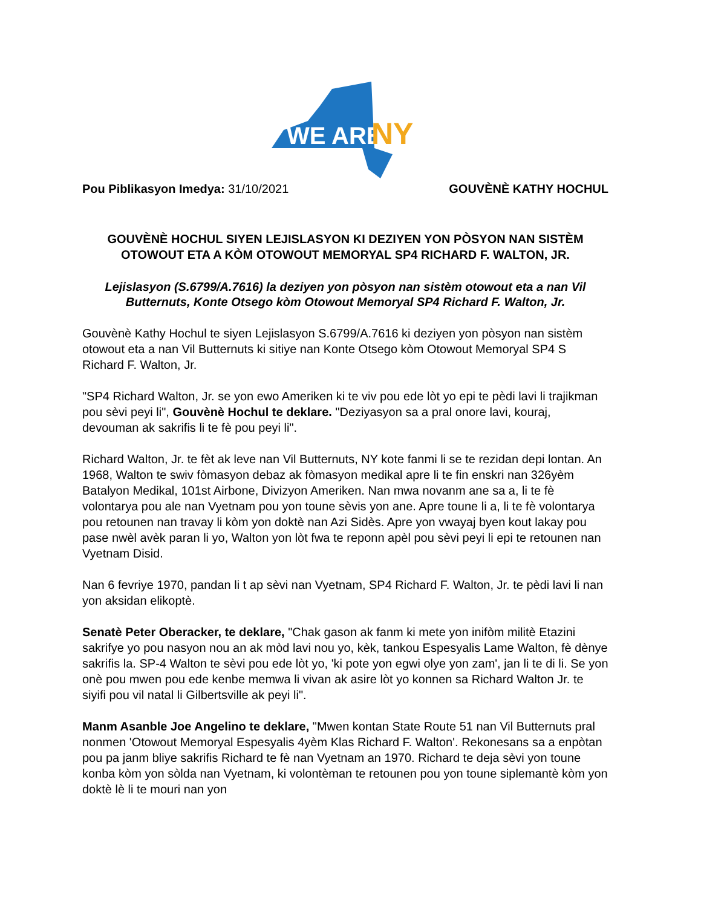WE ARE
NY
Pou Piblikasyon Imedya: 31/10/2021 GOUVÈNÈ KATHY HOCHUL
GOUVÈNÈ HOCHUL SIYEN LEJISLASYON KI DEZIYEN YON PÒSYON NAN SISTÈM OTOWOUT ETA A KÒM OTOWOUT MEMORYAL SP4 RICHARD F. WALTON, JR.
Lejislasyon (S.6799/A.7616) la deziyen yon pòsyon nan sistèm otowout eta a nan Vil Butternuts, Konte Otsego kòm Otowout Memoryal SP4 Richard F. Walton, Jr.
Gouvènè Kathy Hochul te siyen Lejislasyon S.6799/A.7616 ki deziyen yon pòsyon nan sistèm otowout eta a nan Vil Butternuts ki sitiye nan Konte Otsego kòm Otowout Memoryal SP4 S Richard F. Walton, Jr.
"SP4 Richard Walton, Jr. se yon ewo Ameriken ki te viv pou ede lòt yo epi te pèdi lavi li trajikman pou sèvi peyi li", Gouvènè Hochul te deklare. "Deziyasyon sa a pral onore lavi, kouraj, devouman ak sakrifis li te fè pou peyi li".
Richard Walton, Jr. te fèt ak leve nan Vil Butternuts, NY kote fanmi li se te rezidan depi lontan. An 1968, Walton te swiv fòmasyon debaz ak fòmasyon medikal apre li te fin enskri nan 326yèm Batalyon Medikal, 101st Airbone, Divizyon Ameriken. Nan mwa novanm ane sa a, li te fè volontarya pou ale nan Vyetnam pou yon toune sèvis yon ane. Apre toune li a, li te fè volontarya pou retounen nan travay li kòm yon doktè nan Azi Sidès. Apre yon vwayaj byen kout lakay pou pase nwèl avèk paran li yo, Walton yon lòt fwa te reponn apèl pou sèvi peyi li epi te retounen nan Vyetnam Disid.
Nan 6 fevriye 1970, pandan li t ap sèvi nan Vyetnam, SP4 Richard F. Walton, Jr. te pèdi lavi li nan yon aksidan elikoptè.
Senatè Peter Oberacker, te deklare, "Chak gason ak fanm ki mete yon inifòm militè Etazini sakrifye yo pou nasyon nou an ak mòd lavi nou yo, kèk, tankou Espesyalis Lame Walton, fè dènye sakrifis la. SP-4 Walton te sèvi pou ede lòt yo, 'ki pote yon egwi olye yon zam', jan li te di li. Se yon onè pou mwen pou ede kenbe memwa li vivan ak asire lòt yo konnen sa Richard Walton Jr. te siyifi pou vil natal li Gilbertsville ak peyi li".
Manm Asanble Joe Angelino te deklare, "Mwen kontan State Route 51 nan Vil Butternuts pral nonmen 'Otowout Memoryal Espesyalis 4yèm Klas Richard F. Walton'. Rekonesans sa a enpòtan pou pa janm bliye sakrifis Richard te fè nan Vyetnam an 1970. Richard te deja sèvi yon toune konba kòm yon sòlda nan Vyetnam, ki volontèman te retounen pou yon toune siplemantè kòm yon doktè lè li te mouri nan yon